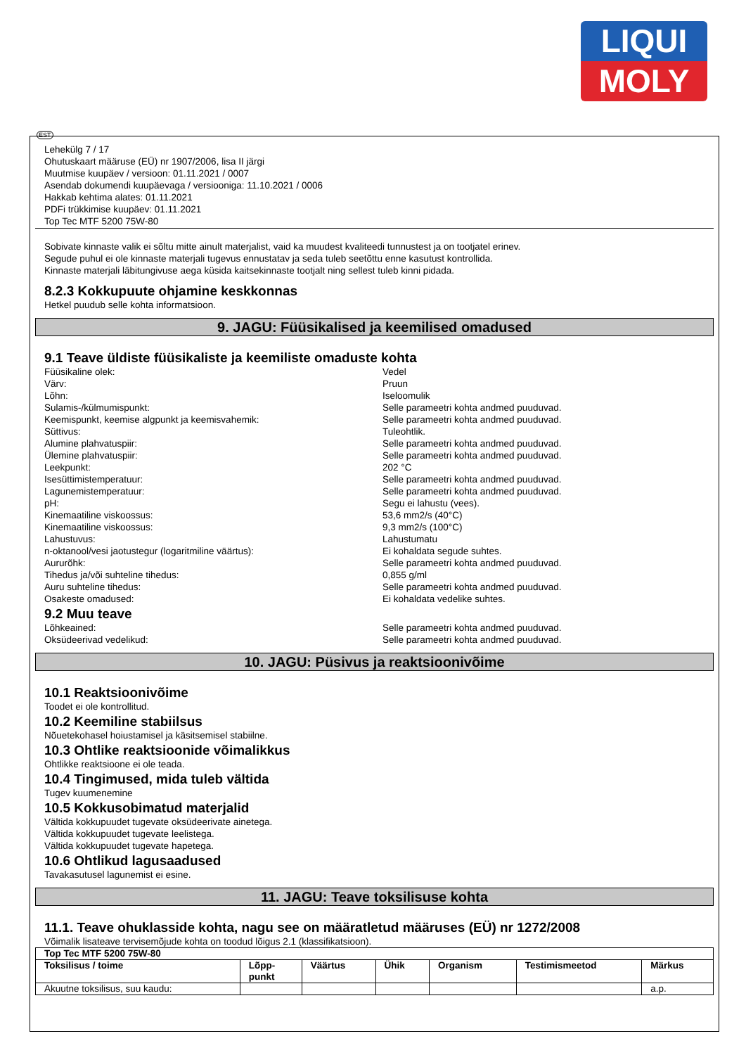LIQUI
MOLY
EST
Lehekülg 7 / 17
Ohutuskaart määruse (EÜ) nr 1907/2006, lisa II järgi
Muutmise kuupäev / versioon: 01.11.2021 / 0007
Asendab dokumendi kuupäevaga / versiooniga: 11.10.2021 / 0006
Hakkab kehtima alates: 01.11.2021
PDFi trükkimise kuupäev: 01.11.2021
Top Tec MTF 5200 75W-80
Sobivate kinnaste valik ei sõltu mitte ainult materjalist, vaid ka muudest kvaliteedi tunnustest ja on tootjatel erinev.
Segude puhul ei ole kinnaste materjali tugevus ennustatav ja seda tuleb seetõttu enne kasutust kontrollida.
Kinnaste materjali läbitungivuse aega küsida kaitsekinnaste tootjalt ning sellest tuleb kinni pidada.
8.2.3 Kokkupuute ohjamine keskkonnas
Hetkel puudub selle kohta informatsioon.
9. JAGU: Füüsikalised ja keemilised omadused
9.1 Teave üldiste füüsikaliste ja keemiliste omaduste kohta
Füüsikaline olek: Vedel
Värv: Pruun
Lõhn: Iseloomulik
Sulamis-/külmumispunkt: Selle parameetri kohta andmed puuduvad.
Keemispunkt, keemise algpunkt ja keemisvahemik: Selle parameetri kohta andmed puuduvad.
Süttivus: Tuleohtlik.
Alumine plahvatuspiir: Selle parameetri kohta andmed puuduvad.
Ülemine plahvatuspiir: Selle parameetri kohta andmed puuduvad.
Leekpunkt: 202 °C
Isesüttimistemperatuur: Selle parameetri kohta andmed puuduvad.
Lagunemistemperatuur: Selle parameetri kohta andmed puuduvad.
pH: Segu ei lahustu (vees).
Kinemaatiline viskoossus: 53,6 mm2/s (40°C)
Kinemaatiline viskoossus: 9,3 mm2/s (100°C)
Lahustuvus: Lahustumatu
n-oktanool/vesi jaotustegur (logaritmiline väärtus): Ei kohaldata segude suhtes.
Aururõhk: Selle parameetri kohta andmed puuduvad.
Tihedus ja/või suhteline tihedus: 0,855 g/ml
Auru suhteline tihedus: Selle parameetri kohta andmed puuduvad.
Osakeste omadused: Ei kohaldata vedelike suhtes.
9.2 Muu teave
Lõhkeained: Selle parameetri kohta andmed puuduvad.
Oksüdeerivad vedelikud: Selle parameetri kohta andmed puuduvad.
10. JAGU: Püsivus ja reaktsioonivõime
10.1 Reaktsioonivõime
Toodet ei ole kontrollitud.
10.2 Keemiline stabiilsus
Nõuetekohasel hoiustamisel ja käsitsemisel stabiilne.
10.3 Ohtlike reaktsioonide võimalikkus
Ohtlikke reaktsioone ei ole teada.
10.4 Tingimused, mida tuleb vältida
Tugev kuumenemine
10.5 Kokkusobimatud materjalid
Vältida kokkupuudet tugevate oksüdeerivate ainetega.
Vältida kokkupuudet tugevate leelistega.
Vältida kokkupuudet tugevate hapetega.
10.6 Ohtlikud lagusaadused
Tavakasutusel lagunemist ei esine.
11. JAGU: Teave toksilisuse kohta
11.1. Teave ohuklasside kohta, nagu see on määratletud määruses (EÜ) nr 1272/2008
Võimalik lisateave tervisemõjude kohta on toodud lõigus 2.1 (klassifikatsioon).
| Top Tec MTF 5200 75W-80 | | | | | | |
| --- | --- | --- | --- | --- | --- | --- |
| Toksilisus / toime | Lõpp- punkt | Väärtus | Ühik | Organism | Testimismeetod | Märkus |
| Akuutne toksilisus, suu kaudu: | | | | | | a.p. |